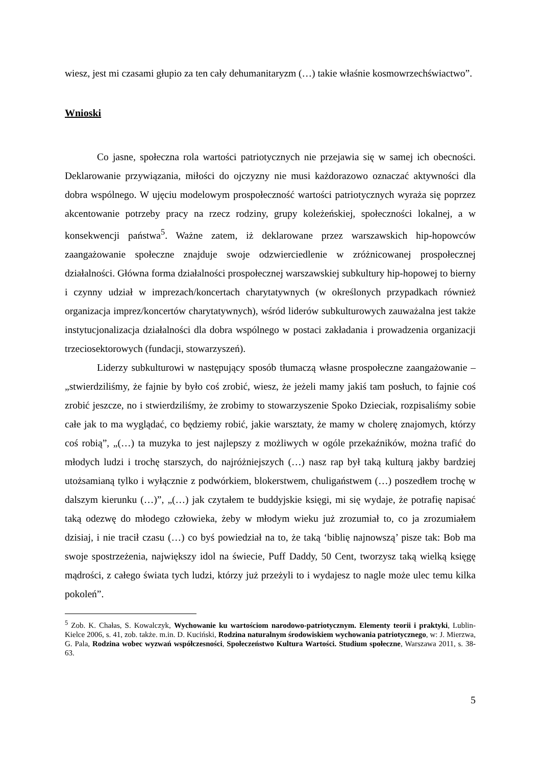wiesz, jest mi czasami głupio za ten cały dehumanitaryzm (…) takie właśnie kosmowrzechświactwo”.
Wnioski
Co jasne, społeczna rola wartości patriotycznych nie przejawia się w samej ich obecności. Deklarowanie przywiązania, miłości do ojczyzny nie musi każdorazowo oznaczać aktywności dla dobra wspólnego. W ujęciu modelowym prospołeczność wartości patriotycznych wyraża się poprzez akcentowanie potrzeby pracy na rzecz rodziny, grupy koleżeńskiej, społeczności lokalnej, a w konsekwencji państwa<sup>5</sup>. Ważne zatem, iż deklarowane przez warszawskich hip-hopowców zaangażowanie społeczne znajduje swoje odzwierciedlenie w zróżnicowanej prospołecznej działalności. Główna forma działalności prospołecznej warszawskiej subkultury hip-hopowej to bierny i czynny udział w imprezach/koncertach charytatywnych (w określonych przypadkach również organizacja imprez/koncertów charytatywnych), wśród liderów subkulturowych zauważalna jest także instytucjonalizacja działalności dla dobra wspólnego w postaci zakładania i prowadzenia organizacji trzeciosektorowych (fundacji, stowarzyszeń).
Liderzy subkulturowi w następujący sposób tłumaczą własne prospołeczne zaangażowanie – „stwierdziliśmy, że fajnie by było coś zrobić, wiesz, że jeżeli mamy jakiś tam posłuch, to fajnie coś zrobić jeszcze, no i stwierdziliśmy, że zrobimy to stowarzyszenie Spoko Dzieciak, rozpisaliśmy sobie całe jak to ma wyglądać, co będziemy robić, jakie warsztaty, że mamy w cholerę znajomych, którzy coś robią”, „(…) ta muzyka to jest najlepszy z możliwych w ogóle przekaźników, można trafić do młodych ludzi i trochę starszych, do najróżniejszych (…) nasz rap był taką kulturą jakby bardziej utożsamianą tylko i wyłącznie z podwórkiem, blokerstwem, chuligaństwem (…) poszedłem trochę w dalszym kierunku (…)”, „(…) jak czytałem te buddyjskie księgi, mi się wydaje, że potrafię napisać taką odezwę do młodego człowieka, żeby w młodym wieku już zrozumiał to, co ja zrozumiałem dzisiaj, i nie tracił czasu (…) co byś powiedział na to, że taką ‘biblię najnowszą’ pisze tak: Bob ma swoje spostrzeżenia, największy idol na świecie, Puff Daddy, 50 Cent, tworzysz taką wielką księgę mądrości, z całego świata tych ludzi, którzy już przeżyli to i wydajesz to nagle może ulec temu kilka pokoleń”.
<sup>5</sup> Zob. K. Chałas, S. Kowalczyk, Wychowanie ku wartościom narodowo-patriotycznym. Elementy teorii i praktyki, Lublin-Kielce 2006, s. 41, zob. także. m.in. D. Kuciński, Rodzina naturalnym środowiskiem wychowania patriotycznego, w: J. Mierzwa, G. Pala, Rodzina wobec wyzwań współczesności, Społeczeństwo Kultura Wartości. Studium społeczne, Warszawa 2011, s. 38-63.
5